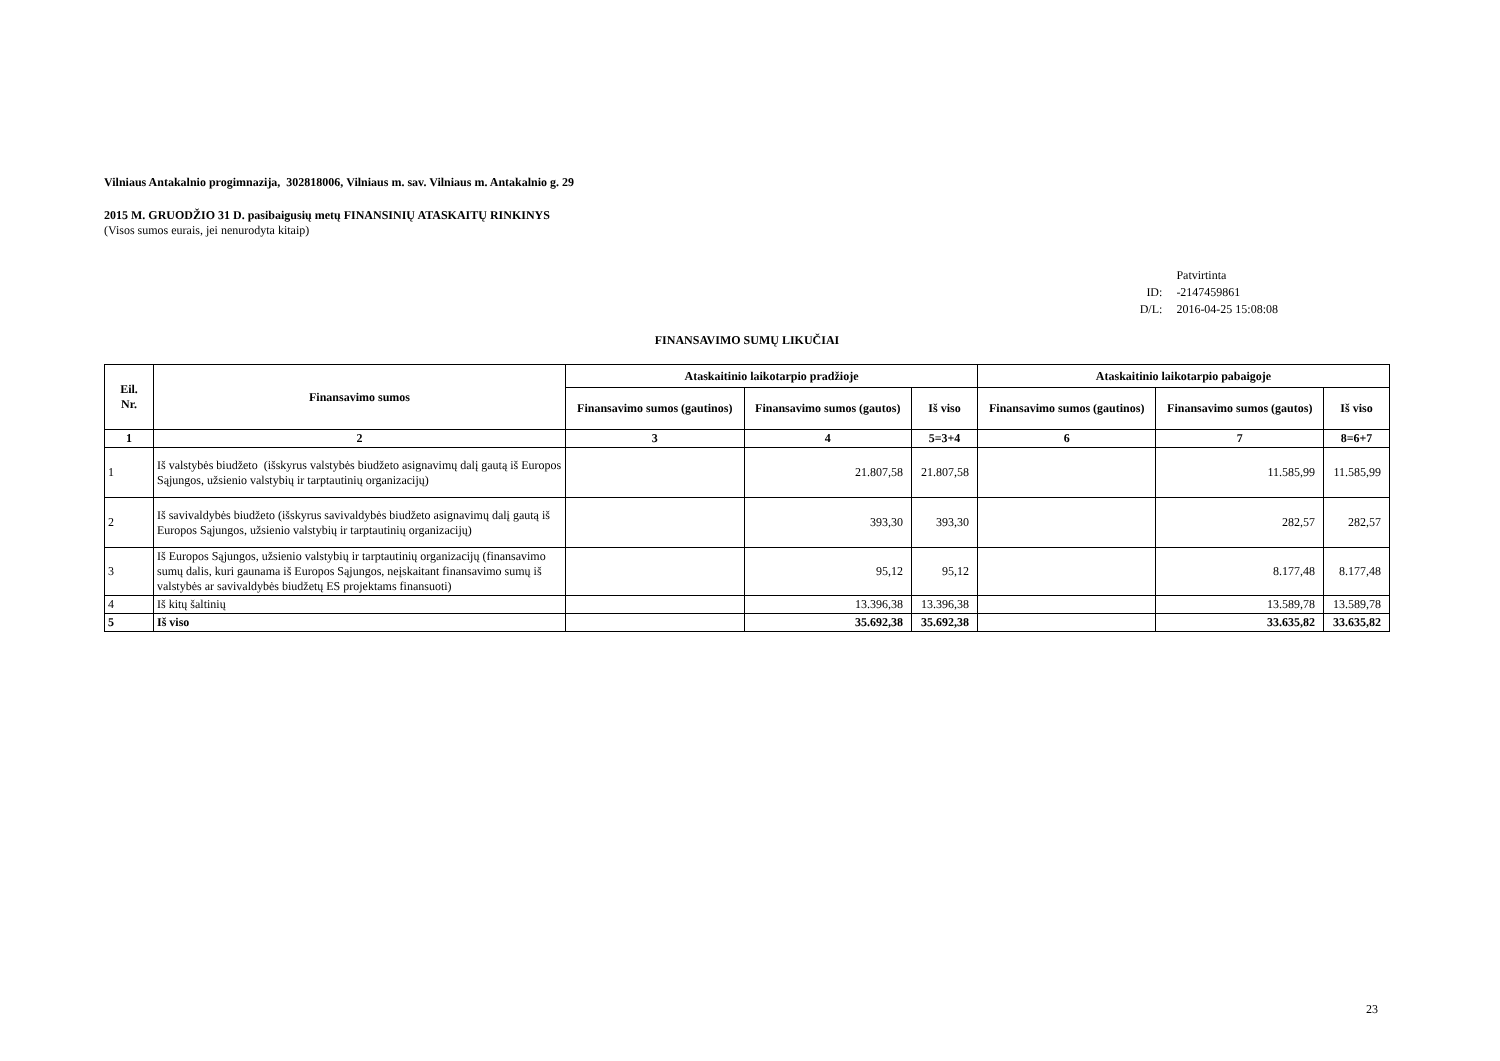Vilniaus Antakalnio progimnazija, 302818006, Vilniaus m. sav. Vilniaus m. Antakalnio g. 29
2015 M. GRUODŽIO 31 D. pasibaigusių metų FINANSINIŲ ATASKAITŲ RINKINYS
(Visos sumos eurais, jei nenurodyta kitaip)
| | Patvirtinta |
| ID: | -2147459861 |
| D/L: | 2016-04-25 15:08:08 |
FINANSAVIMO SUMŲ LIKUČIAI
| Eil. Nr. | Finansavimo sumos | Ataskaitinio laikotarpio pradžioje | | | Ataskaitinio laikotarpio pabaigoje | | |
| --- | --- | --- | --- | --- | --- | --- | --- |
| | | Finansavimo sumos (gautinos) | Finansavimo sumos (gautos) | Iš viso | Finansavimo sumos (gautinos) | Finansavimo sumos (gautos) | Iš viso |
| 1 | 2 | 3 | 4 | 5=3+4 | 6 | 7 | 8=6+7 |
| 1 | Iš valstybės biudžeto (išskyrus valstybės biudžeto asignavimų dalį gautą iš Europos Sąjungos, užsienio valstybių ir tarptautinių organizacijų) | | 21.807,58 | 21.807,58 | | 11.585,99 | 11.585,99 |
| 2 | Iš savivaldybės biudžeto (išskyrus savivaldybės biudžeto asignavimų dalį gautą iš Europos Sąjungos, užsienio valstybių ir tarptautinių organizacijų) | | 393,30 | 393,30 | | 282,57 | 282,57 |
| 3 | Iš Europos Sąjungos, užsienio valstybių ir tarptautinių organizacijų (finansavimo sumų dalis, kuri gaunama iš Europos Sąjungos, neįskaitant finansavimo sumų iš valstybės ar savivaldybės biudžetų ES projektams finansuoti) | | 95,12 | 95,12 | | 8.177,48 | 8.177,48 |
| 4 | Iš kitų šaltinių | | 13.396,38 | 13.396,38 | | 13.589,78 | 13.589,78 |
| 5 | Iš viso | | 35.692,38 | 35.692,38 | | 33.635,82 | 33.635,82 |
23